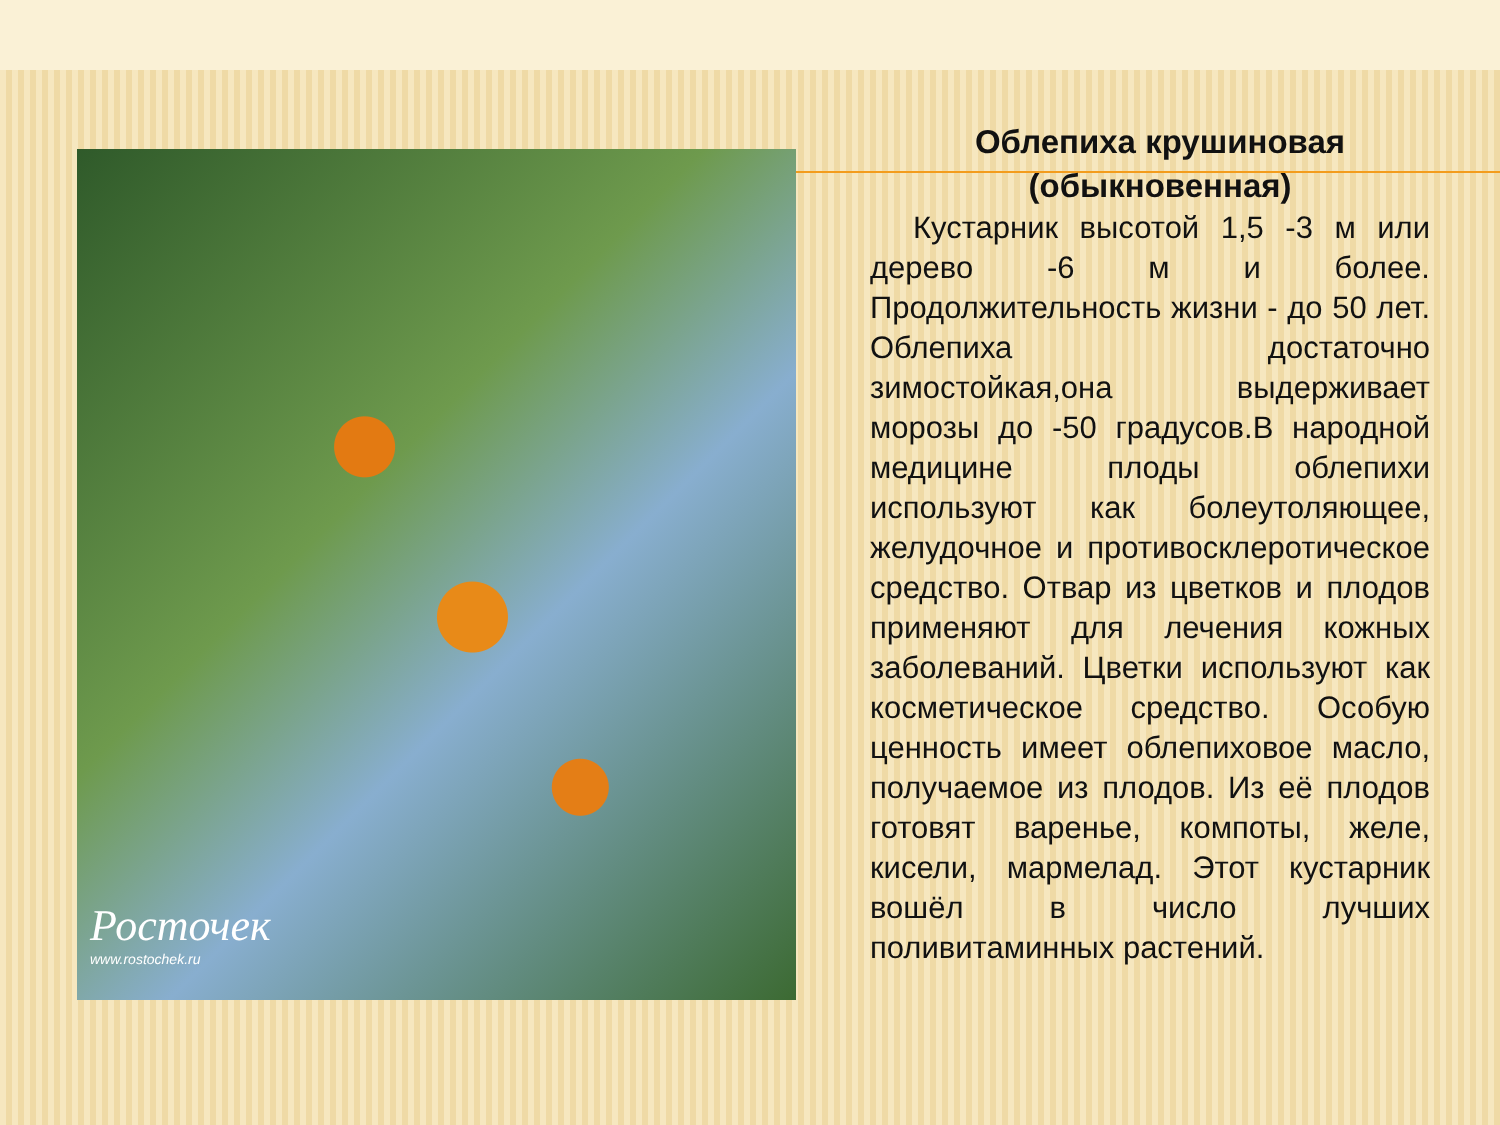Росточек
www.rostochek.ru
Облепиха крушиновая (обыкновенная)
Кустарник высотой 1,5 -3 м или дерево -6 м и более. Продолжительность жизни - до 50 лет. Облепиха достаточно зимостойкая,она выдерживает морозы до -50 градусов.В народной медицине плоды облепихи используют как болеутоляющее, желудочное и противосклеротическое средство. Отвар из цветков и плодов применяют для лечения кожных заболеваний. Цветки используют как косметическое средство. Особую ценность имеет облепиховое масло, получаемое из плодов. Из её плодов готовят варенье, компоты, желе, кисели, мармелад. Этот кустарник вошёл в число лучших поливитаминных растений.